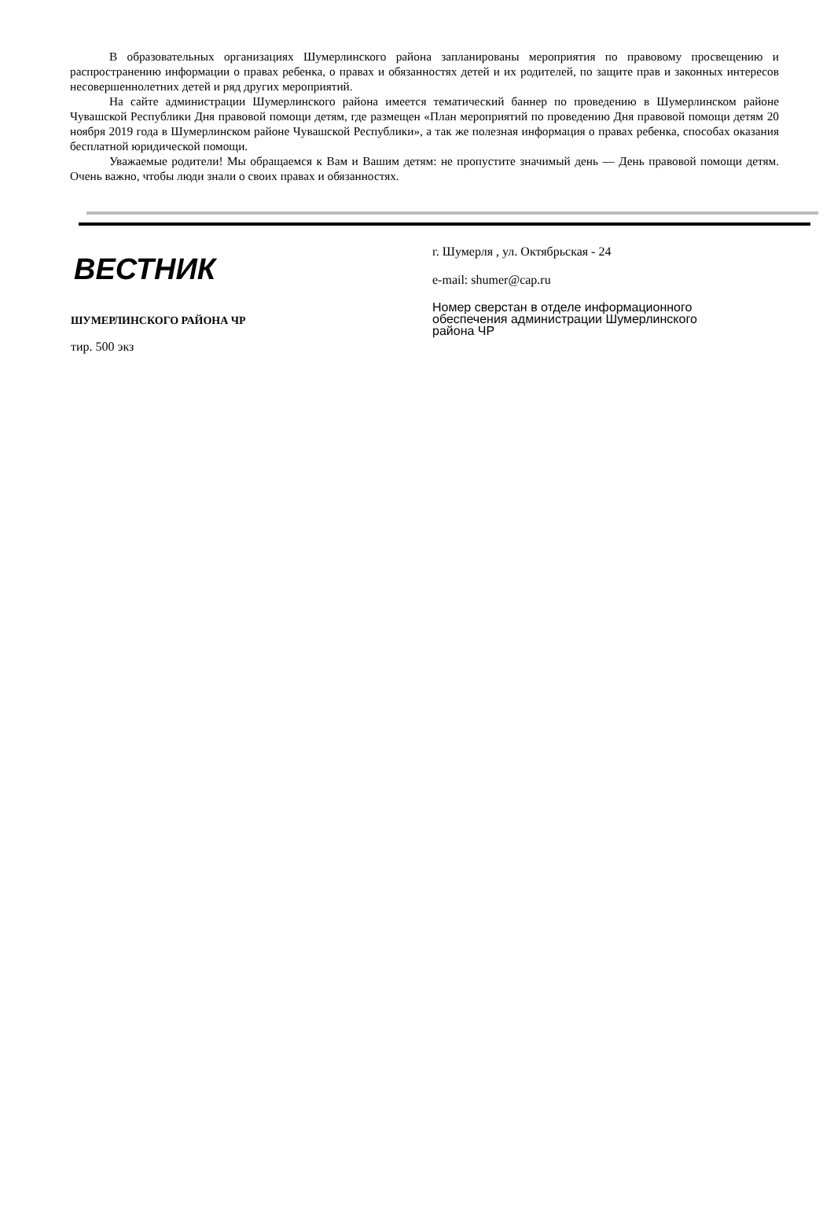В образовательных организациях Шумерлинского района запланированы мероприятия по правовому просвещению и распространению информации о правах ребенка, о правах и обязанностях детей и их родителей, по защите прав и законных интересов несовершеннолетних детей и ряд других мероприятий.
На сайте администрации Шумерлинского района имеется тематический баннер по проведению в Шумерлинском районе Чувашской Республики Дня правовой помощи детям, где размещен «План мероприятий по проведению Дня правовой помощи детям 20 ноября 2019 года в Шумерлинском районе Чувашской Республики», а так же полезная информация о правах ребенка, способах оказания бесплатной юридической помощи.
Уважаемые родители! Мы обращаемся к Вам и Вашим детям: не пропустите значимый день — День правовой помощи детям. Очень важно, чтобы люди знали о своих правах и обязанностях.
ВЕСТНИК
ШУМЕРЛИНСКОГО РАЙОНА ЧР
тир. 500 экз
г. Шумерля , ул. Октябрьская - 24
e-mail: shumer@cap.ru
Номер сверстан в отделе информационного
обеспечения администрации Шумерлинского
района ЧР